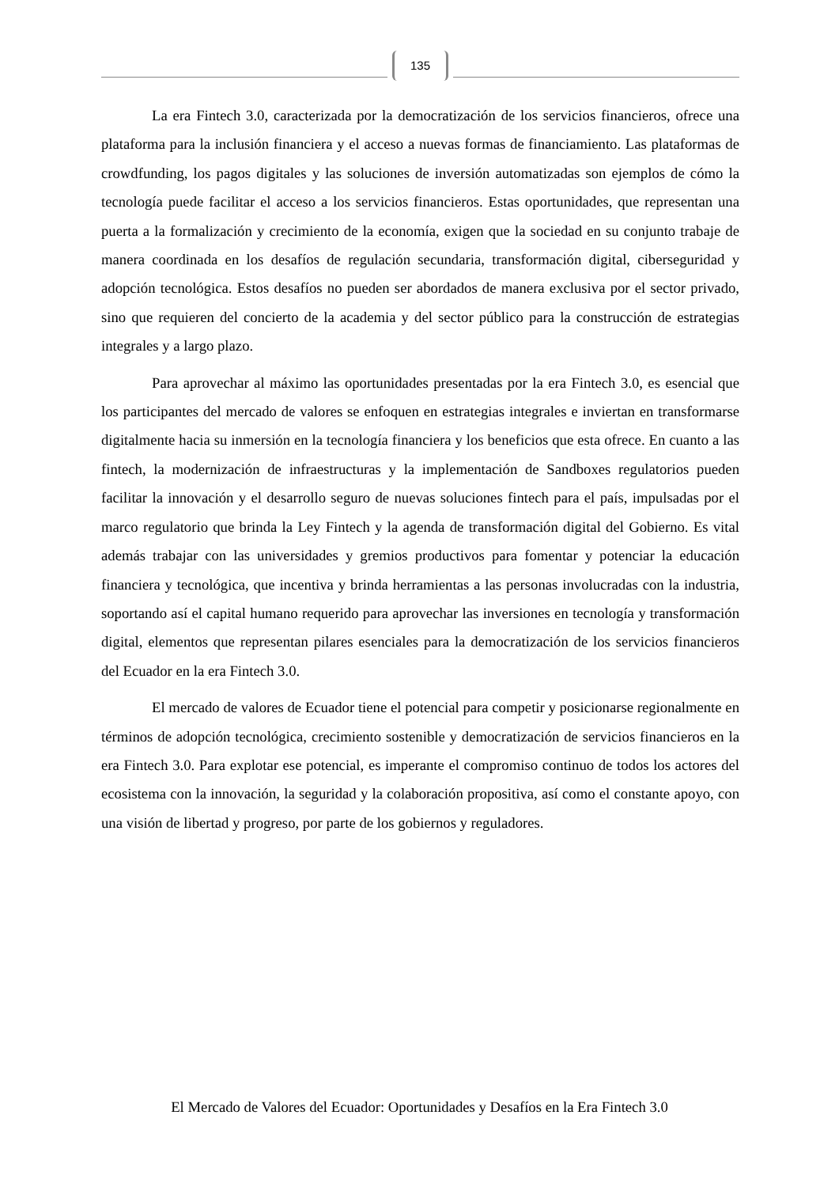135
La era Fintech 3.0, caracterizada por la democratización de los servicios financieros, ofrece una plataforma para la inclusión financiera y el acceso a nuevas formas de financiamiento. Las plataformas de crowdfunding, los pagos digitales y las soluciones de inversión automatizadas son ejemplos de cómo la tecnología puede facilitar el acceso a los servicios financieros. Estas oportunidades, que representan una puerta a la formalización y crecimiento de la economía, exigen que la sociedad en su conjunto trabaje de manera coordinada en los desafíos de regulación secundaria, transformación digital, ciberseguridad y adopción tecnológica. Estos desafíos no pueden ser abordados de manera exclusiva por el sector privado, sino que requieren del concierto de la academia y del sector público para la construcción de estrategias integrales y a largo plazo.
Para aprovechar al máximo las oportunidades presentadas por la era Fintech 3.0, es esencial que los participantes del mercado de valores se enfoquen en estrategias integrales e inviertan en transformarse digitalmente hacia su inmersión en la tecnología financiera y los beneficios que esta ofrece. En cuanto a las fintech, la modernización de infraestructuras y la implementación de Sandboxes regulatorios pueden facilitar la innovación y el desarrollo seguro de nuevas soluciones fintech para el país, impulsadas por el marco regulatorio que brinda la Ley Fintech y la agenda de transformación digital del Gobierno. Es vital además trabajar con las universidades y gremios productivos para fomentar y potenciar la educación financiera y tecnológica, que incentiva y brinda herramientas a las personas involucradas con la industria, soportando así el capital humano requerido para aprovechar las inversiones en tecnología y transformación digital, elementos que representan pilares esenciales para la democratización de los servicios financieros del Ecuador en la era Fintech 3.0.
El mercado de valores de Ecuador tiene el potencial para competir y posicionarse regionalmente en términos de adopción tecnológica, crecimiento sostenible y democratización de servicios financieros en la era Fintech 3.0. Para explotar ese potencial, es imperante el compromiso continuo de todos los actores del ecosistema con la innovación, la seguridad y la colaboración propositiva, así como el constante apoyo, con una visión de libertad y progreso, por parte de los gobiernos y reguladores.
El Mercado de Valores del Ecuador: Oportunidades y Desafíos en la Era Fintech 3.0